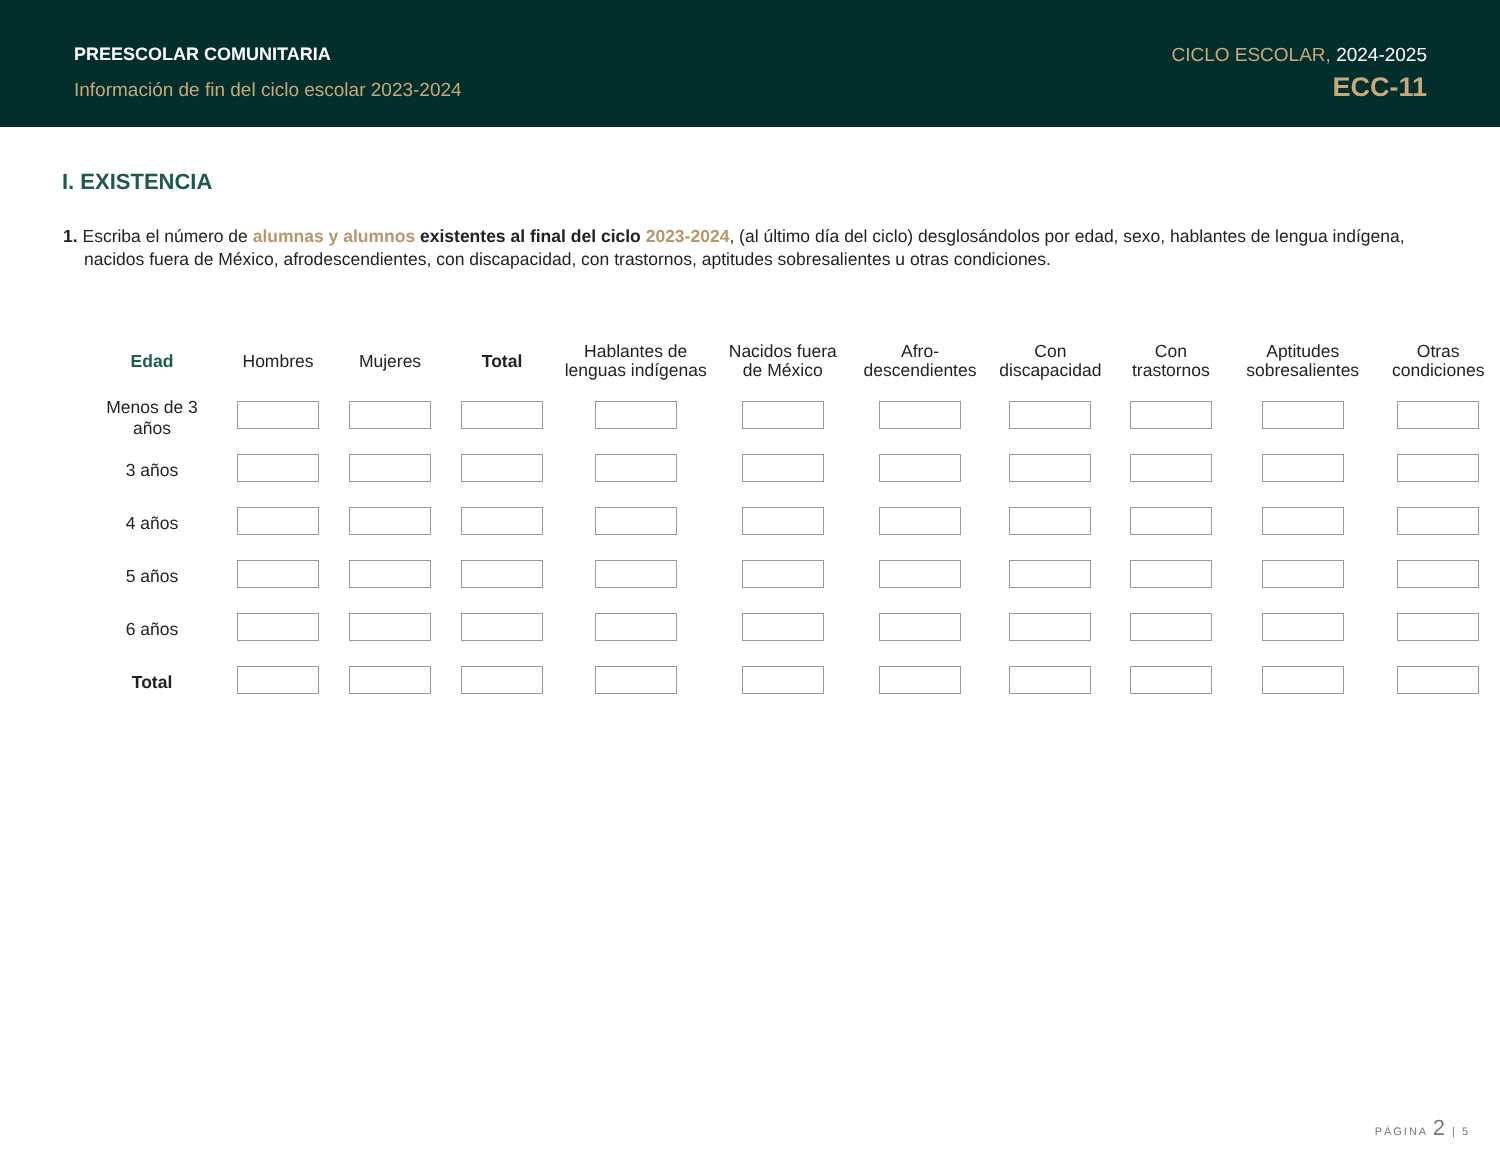PREESCOLAR COMUNITARIA
Información de fin del ciclo escolar 2023-2024
CICLO ESCOLAR, 2024-2025
ECC-11
I. EXISTENCIA
1. Escriba el número de alumnas y alumnos existentes al final del ciclo 2023-2024, (al último día del ciclo) desglosándolos por edad, sexo, hablantes de lengua indígena, nacidos fuera de México, afrodescendientes, con discapacidad, con trastornos, aptitudes sobresalientes u otras condiciones.
| Edad | Hombres | Mujeres | Total | Hablantes de lenguas indígenas | Nacidos fuera de México | Afro-descendientes | Con discapacidad | Con trastornos | Aptitudes sobresalientes | Otras condiciones |
| --- | --- | --- | --- | --- | --- | --- | --- | --- | --- | --- |
| Menos de 3 años | | | | | | | | | | |
| 3 años | | | | | | | | | | |
| 4 años | | | | | | | | | | |
| 5 años | | | | | | | | | | |
| 6 años | | | | | | | | | | |
| Total | | | | | | | | | | |
PÁGINA 2 | 5